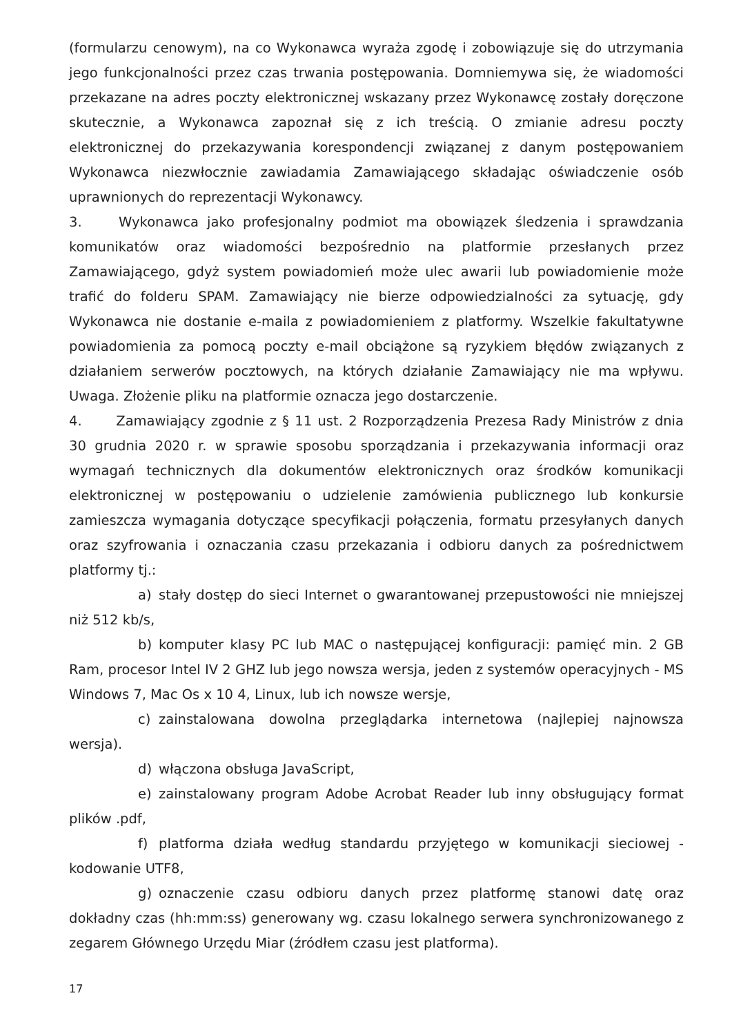(formularzu cenowym), na co Wykonawca wyraża zgodę i zobowiązuje się do utrzymania jego funkcjonalności przez czas trwania postępowania. Domniemywa się, że wiadomości przekazane na adres poczty elektronicznej wskazany przez Wykonawcę zostały doręczone skutecznie, a Wykonawca zapoznał się z ich treścią. O zmianie adresu poczty elektronicznej do przekazywania korespondencji związanej z danym postępowaniem Wykonawca niezwłocznie zawiadamia Zamawiającego składając oświadczenie osób uprawnionych do reprezentacji Wykonawcy.
3. Wykonawca jako profesjonalny podmiot ma obowiązek śledzenia i sprawdzania komunikatów oraz wiadomości bezpośrednio na platformie przesłanych przez Zamawiającego, gdyż system powiadomień może ulec awarii lub powiadomienie może trafić do folderu SPAM. Zamawiający nie bierze odpowiedzialności za sytuację, gdy Wykonawca nie dostanie e-maila z powiadomieniem z platformy. Wszelkie fakultatywne powiadomienia za pomocą poczty e-mail obciążone są ryzykiem błędów związanych z działaniem serwerów pocztowych, na których działanie Zamawiający nie ma wpływu. Uwaga. Złożenie pliku na platformie oznacza jego dostarczenie.
4. Zamawiający zgodnie z § 11 ust. 2 Rozporządzenia Prezesa Rady Ministrów z dnia 30 grudnia 2020 r. w sprawie sposobu sporządzania i przekazywania informacji oraz wymagań technicznych dla dokumentów elektronicznych oraz środków komunikacji elektronicznej w postępowaniu o udzielenie zamówienia publicznego lub konkursie zamieszcza wymagania dotyczące specyfikacji połączenia, formatu przesyłanych danych oraz szyfrowania i oznaczania czasu przekazania i odbioru danych za pośrednictwem platformy tj.:
a) stały dostęp do sieci Internet o gwarantowanej przepustowości nie mniejszej niż 512 kb/s,
b) komputer klasy PC lub MAC o następującej konfiguracji: pamięć min. 2 GB Ram, procesor Intel IV 2 GHZ lub jego nowsza wersja, jeden z systemów operacyjnych - MS Windows 7, Mac Os x 10 4, Linux, lub ich nowsze wersje,
c) zainstalowana dowolna przeglądarka internetowa (najlepiej najnowsza wersja).
d) włączona obsługa JavaScript,
e) zainstalowany program Adobe Acrobat Reader lub inny obsługujący format plików .pdf,
f) platforma działa według standardu przyjętego w komunikacji sieciowej - kodowanie UTF8,
g) oznaczenie czasu odbioru danych przez platformę stanowi datę oraz dokładny czas (hh:mm:ss) generowany wg. czasu lokalnego serwera synchronizowanego z zegarem Głównego Urzędu Miar (źródłem czasu jest platforma).
17